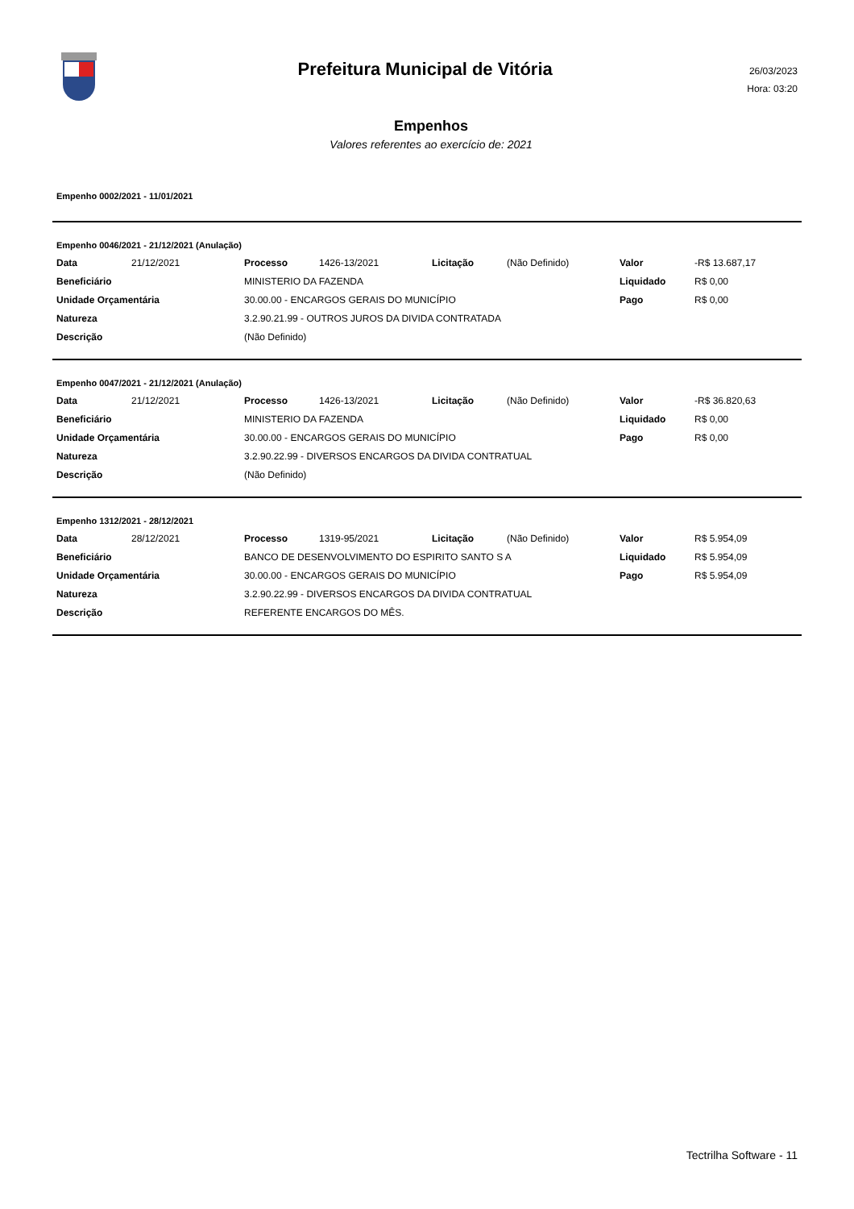Prefeitura Municipal de Vitória
26/03/2023
Hora: 03:20
Empenhos
Valores referentes ao exercício de: 2021
Empenho 0002/2021 - 11/01/2021
| Empenho 0046/2021 - 21/12/2021 (Anulação) | | | | | | | |
| Data | 21/12/2021 | Processo | 1426-13/2021 | Licitação | (Não Definido) | Valor | -R$ 13.687,17 |
| Beneficiário | | MINISTERIO DA FAZENDA | | | | Liquidado | R$ 0,00 |
| Unidade Orçamentária | | 30.00.00 - ENCARGOS GERAIS DO MUNICÍPIO | | | | Pago | R$ 0,00 |
| Natureza | | 3.2.90.21.99 - OUTROS JUROS DA DIVIDA CONTRATADA | | | | | |
| Descrição | | (Não Definido) | | | | | |
| Empenho 0047/2021 - 21/12/2021 (Anulação) | | | | | | | |
| Data | 21/12/2021 | Processo | 1426-13/2021 | Licitação | (Não Definido) | Valor | -R$ 36.820,63 |
| Beneficiário | | MINISTERIO DA FAZENDA | | | | Liquidado | R$ 0,00 |
| Unidade Orçamentária | | 30.00.00 - ENCARGOS GERAIS DO MUNICÍPIO | | | | Pago | R$ 0,00 |
| Natureza | | 3.2.90.22.99 - DIVERSOS ENCARGOS DA DIVIDA CONTRATUAL | | | | | |
| Descrição | | (Não Definido) | | | | | |
| Empenho 1312/2021 - 28/12/2021 | | | | | | | |
| Data | 28/12/2021 | Processo | 1319-95/2021 | Licitação | (Não Definido) | Valor | R$ 5.954,09 |
| Beneficiário | | BANCO DE DESENVOLVIMENTO DO ESPIRITO SANTO S A | | | | Liquidado | R$ 5.954,09 |
| Unidade Orçamentária | | 30.00.00 - ENCARGOS GERAIS DO MUNICÍPIO | | | | Pago | R$ 5.954,09 |
| Natureza | | 3.2.90.22.99 - DIVERSOS ENCARGOS DA DIVIDA CONTRATUAL | | | | | |
| Descrição | | REFERENTE ENCARGOS DO MÊS. | | | | | |
Tectrilha Software - 11